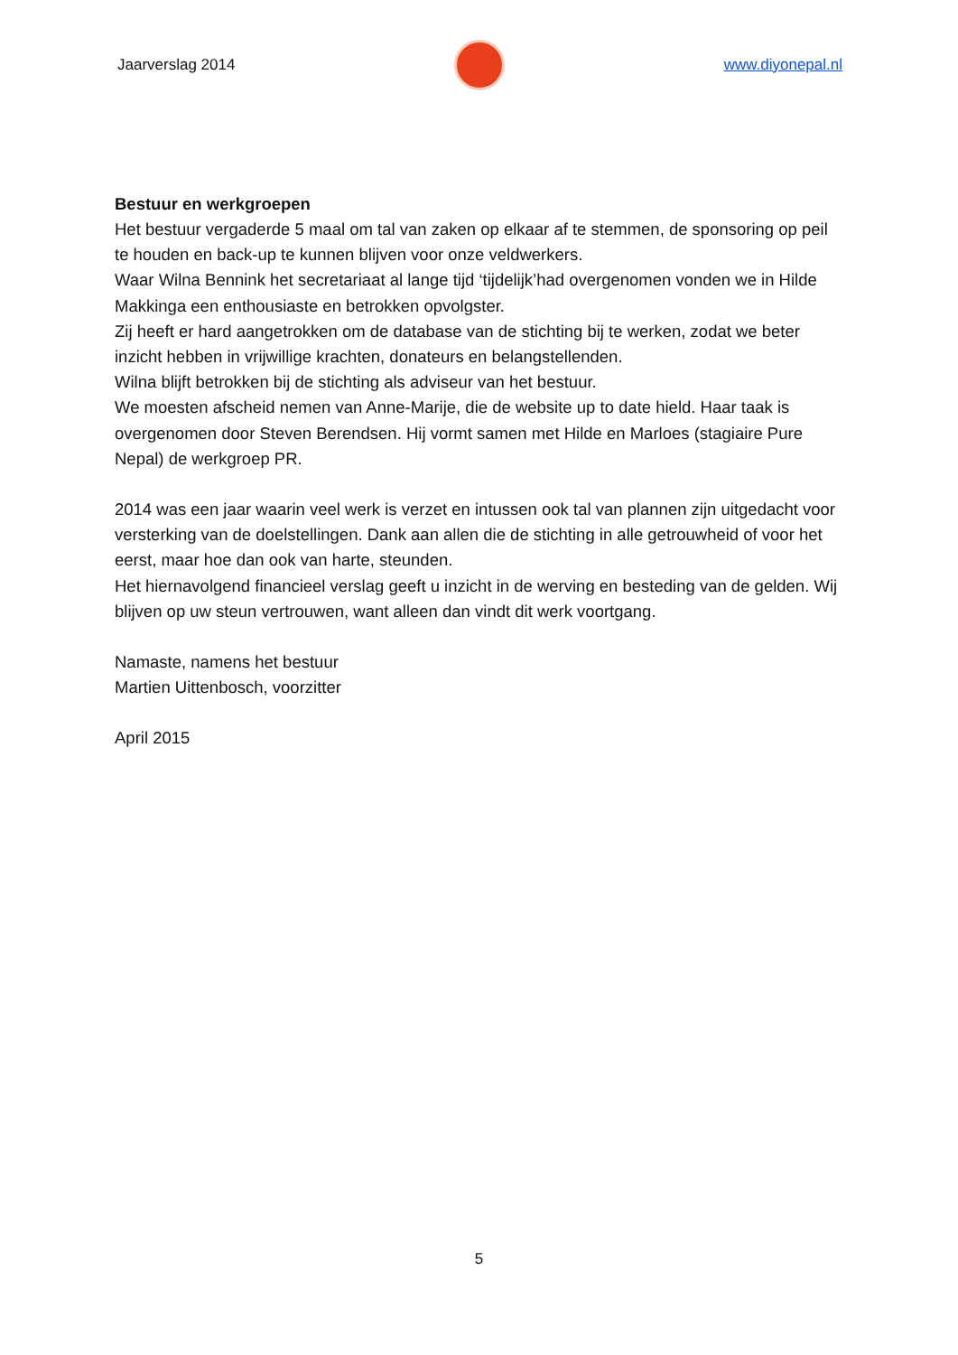Jaarverslag 2014 www.diyonepal.nl
Bestuur en werkgroepen
Het bestuur vergaderde 5 maal om tal van zaken op elkaar af te stemmen, de sponsoring op peil te houden en back-up te kunnen blijven voor onze veldwerkers.
Waar Wilna Bennink het secretariaat al lange tijd ‘tijdelijk’had overgenomen vonden we in Hilde Makkinga een enthousiaste en betrokken opvolgster.
Zij heeft er hard aangetrokken om de database van de stichting bij te werken, zodat we beter inzicht hebben in vrijwillige krachten, donateurs en belangstellenden.
Wilna blijft betrokken bij de stichting als adviseur van het bestuur.
We moesten afscheid nemen van Anne-Marije, die de website up to date hield. Haar taak is overgenomen door Steven Berendsen. Hij vormt samen met Hilde en Marloes (stagiaire Pure Nepal) de werkgroep PR.
2014 was een jaar waarin veel werk is verzet en intussen ook tal van plannen zijn uitgedacht voor versterking van de doelstellingen. Dank aan allen die de stichting in alle getrouwheid of voor het eerst, maar hoe dan ook van harte, steunden.
Het hiernavolgend financieel verslag geeft u inzicht in de werving en besteding van de gelden. Wij blijven op uw steun vertrouwen, want alleen dan vindt dit werk voortgang.
Namaste, namens het bestuur
Martien Uittenbosch, voorzitter
April 2015
5